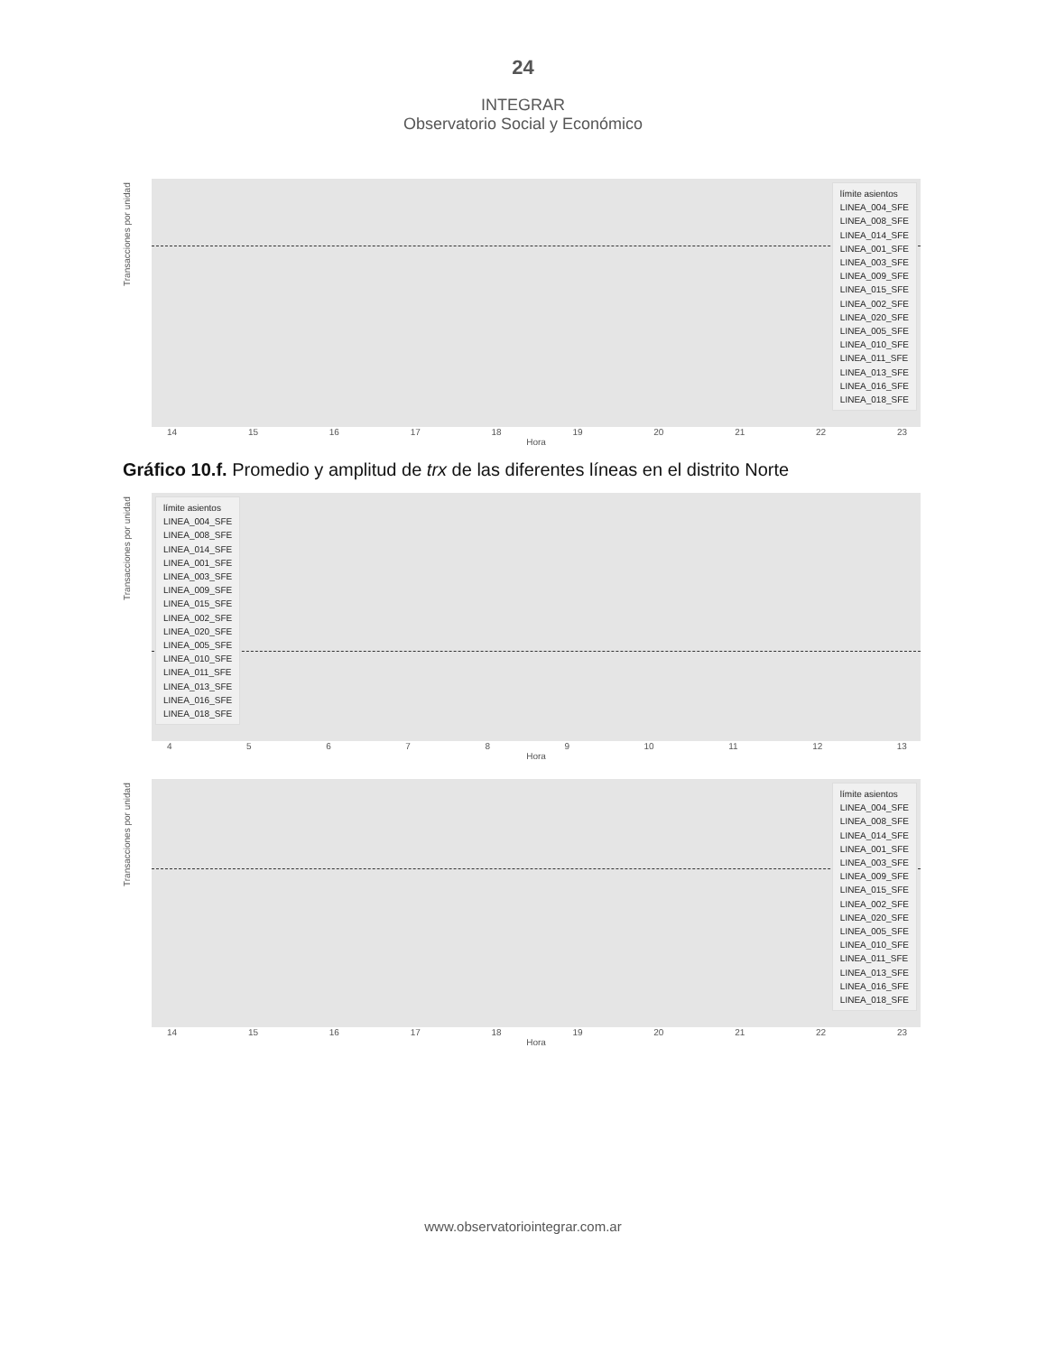24
INTEGRAR
Observatorio Social y Económico
Transacciones por unidad
límite asientos
LINEA_004_SFE
LINEA_008_SFE
LINEA_014_SFE
LINEA_001_SFE
LINEA_003_SFE
LINEA_009_SFE
LINEA_015_SFE
LINEA_002_SFE
LINEA_020_SFE
LINEA_005_SFE
LINEA_010_SFE
LINEA_011_SFE
LINEA_013_SFE
LINEA_016_SFE
LINEA_018_SFE
14 15 16 17 18 19 20 21 22 23
Hora
Gráfico 10.f. Promedio y amplitud de trx de las diferentes líneas en el distrito Norte
Transacciones por unidad
límite asientos
LINEA_004_SFE
LINEA_008_SFE
LINEA_014_SFE
LINEA_001_SFE
LINEA_003_SFE
LINEA_009_SFE
LINEA_015_SFE
LINEA_002_SFE
LINEA_020_SFE
LINEA_005_SFE
LINEA_010_SFE
LINEA_011_SFE
LINEA_013_SFE
LINEA_016_SFE
LINEA_018_SFE
4 5 6 7 8 9 10 11 12 13
Hora
Transacciones por unidad
límite asientos
LINEA_004_SFE
LINEA_008_SFE
LINEA_014_SFE
LINEA_001_SFE
LINEA_003_SFE
LINEA_009_SFE
LINEA_015_SFE
LINEA_002_SFE
LINEA_020_SFE
LINEA_005_SFE
LINEA_010_SFE
LINEA_011_SFE
LINEA_013_SFE
LINEA_016_SFE
LINEA_018_SFE
14 15 16 17 18 19 20 21 22 23
Hora
www.observatoriointegrar.com.ar